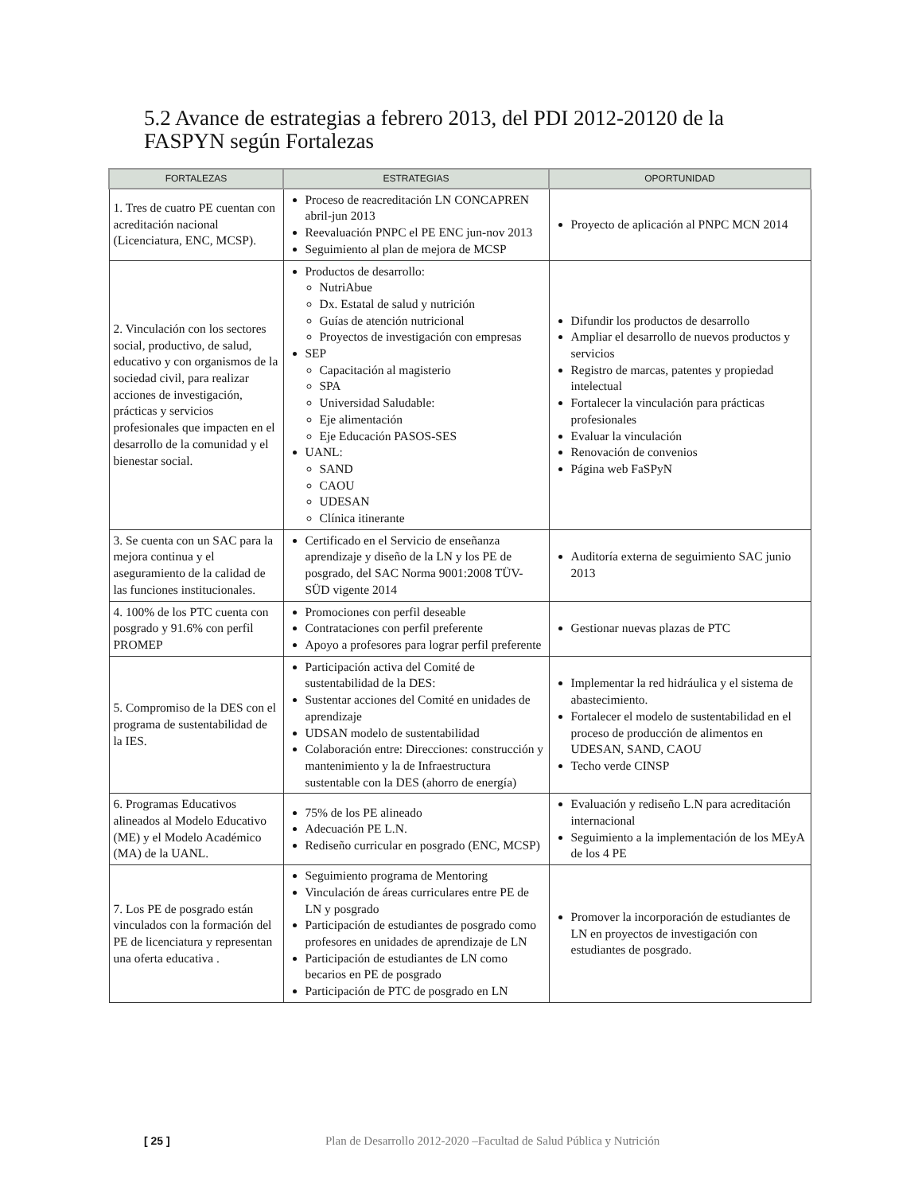5.2 Avance de estrategias a febrero 2013, del PDI 2012-20120 de la FASPYN según Fortalezas
| FORTALEZAS | ESTRATEGIAS | OPORTUNIDAD |
| --- | --- | --- |
| 1. Tres de cuatro PE cuentan con acreditación nacional (Licenciatura, ENC, MCSP). | Proceso de reacreditación LN CONCAPREN abril-jun 2013 Reevaluación PNPC el PE ENC jun-nov 2013 Seguimiento al plan de mejora de MCSP | Proyecto de aplicación al PNPC MCN 2014 |
| 2. Vinculación con los sectores social, productivo, de salud, educativo y con organismos de la sociedad civil, para realizar acciones de investigación, prácticas y servicios profesionales que impacten en el desarrollo de la comunidad y el bienestar social. | Productos de desarrollo: NutriAbue Dx. Estatal de salud y nutrición Guías de atención nutricional Proyectos de investigación con empresas SEP Capacitación al magisterio SPA Universidad Saludable: Eje alimentación Eje Educación PASOS-SES UANL: SAND CAOU UDESAN Clínica itinerante | Difundir los productos de desarrollo Ampliar el desarrollo de nuevos productos y servicios Registro de marcas, patentes y propiedad intelectual Fortalecer la vinculación para prácticas profesionales Evaluar la vinculación Renovación de convenios Página web FaSPyN |
| 3. Se cuenta con un SAC para la mejora continua y el aseguramiento de la calidad de las funciones institucionales. | Certificado en el Servicio de enseñanza aprendizaje y diseño de la LN y los PE de posgrado, del SAC Norma 9001:2008 TÜV-SÜD vigente 2014 | Auditoría externa de seguimiento SAC junio 2013 |
| 4. 100% de los PTC cuenta con posgrado y 91.6% con perfil PROMEP | Promociones con perfil deseable Contrataciones con perfil preferente Apoyo a profesores para lograr perfil preferente | Gestionar nuevas plazas de PTC |
| 5. Compromiso de la DES con el programa de sustentabilidad de la IES. | Participación activa del Comité de sustentabilidad de la DES: Sustentar acciones del Comité en unidades de aprendizaje UDSAN modelo de sustentabilidad Colaboración entre: Direcciones: construcción y mantenimiento y la de Infraestructura sustentable con la DES (ahorro de energía) | Implementar la red hidráulica y el sistema de abastecimiento. Fortalecer el modelo de sustentabilidad en el proceso de producción de alimentos en UDESAN, SAND, CAOU Techo verde CINSP |
| 6. Programas Educativos alineados al Modelo Educativo (ME) y el Modelo Académico (MA) de la UANL. | 75% de los PE alineado Adecuación PE L.N. Rediseño curricular en posgrado (ENC, MCSP) | Evaluación y rediseño L.N para acreditación internacional Seguimiento a la implementación de los MEyA de los 4 PE |
| 7. Los PE de posgrado están vinculados con la formación del PE de licenciatura y representan una oferta educativa . | Seguimiento programa de Mentoring Vinculación de áreas curriculares entre PE de LN y posgrado Participación de estudiantes de posgrado como profesores en unidades de aprendizaje de LN Participación de estudiantes de LN como becarios en PE de posgrado Participación de PTC de posgrado en LN | Promover la incorporación de estudiantes de LN en proyectos de investigación con estudiantes de posgrado. |
[ 25 ] Plan de Desarrollo 2012-2020 –Facultad de Salud Pública y Nutrición